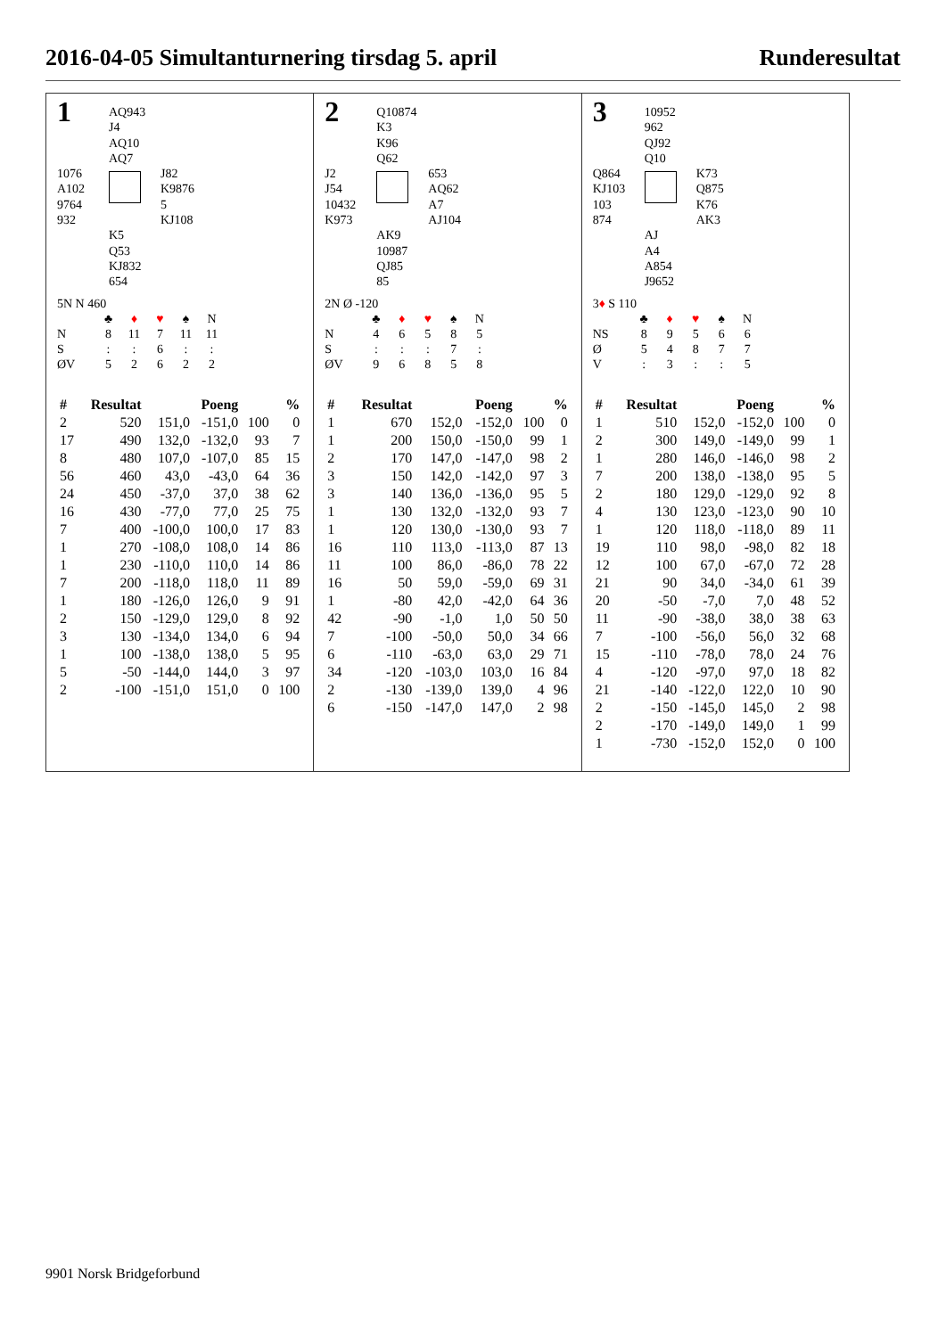2016-04-05 Simultanturnering tirsdag 5. april Runderesultat
1
AQ943
J4
AQ10
AQ7
1076
A102
9764
932
J82
K9876
5
KJ108
K5
Q53
KJ832
654
5N N 460
| | ♣ | ♦ | ♥ | ♠ | N |
| N | 8 | 11 | 7 | 11 | 11 |
| S | : | : | 6 | : | : |
| ØV | 5 | 2 | 6 | 2 | 2 |
| # | Resultat | Poeng | | % | |
| --- | --- | --- | --- | --- | --- |
| 2 | 520 | 151,0 | -151,0 | 100 | 0 |
| 17 | 490 | 132,0 | -132,0 | 93 | 7 |
| 8 | 480 | 107,0 | -107,0 | 85 | 15 |
| 56 | 460 | 43,0 | -43,0 | 64 | 36 |
| 24 | 450 | -37,0 | 37,0 | 38 | 62 |
| 16 | 430 | -77,0 | 77,0 | 25 | 75 |
| 7 | 400 | -100,0 | 100,0 | 17 | 83 |
| 1 | 270 | -108,0 | 108,0 | 14 | 86 |
| 1 | 230 | -110,0 | 110,0 | 14 | 86 |
| 7 | 200 | -118,0 | 118,0 | 11 | 89 |
| 1 | 180 | -126,0 | 126,0 | 9 | 91 |
| 2 | 150 | -129,0 | 129,0 | 8 | 92 |
| 3 | 130 | -134,0 | 134,0 | 6 | 94 |
| 1 | 100 | -138,0 | 138,0 | 5 | 95 |
| 5 | -50 | -144,0 | 144,0 | 3 | 97 |
| 2 | -100 | -151,0 | 151,0 | 0 | 100 |
2
Q10874
K3
K96
Q62
J2
J54
10432
K973
653
AQ62
A7
AJ104
AK9
10987
QJ85
85
2N Ø -120
| | ♣ | ♦ | ♥ | ♠ | N |
| N | 4 | 6 | 5 | 8 | 5 |
| S | : | : | : | 7 | : |
| ØV | 9 | 6 | 8 | 5 | 8 |
| # | Resultat | Poeng | | % | |
| --- | --- | --- | --- | --- | --- |
| 1 | 670 | 152,0 | -152,0 | 100 | 0 |
| 1 | 200 | 150,0 | -150,0 | 99 | 1 |
| 2 | 170 | 147,0 | -147,0 | 98 | 2 |
| 3 | 150 | 142,0 | -142,0 | 97 | 3 |
| 3 | 140 | 136,0 | -136,0 | 95 | 5 |
| 1 | 130 | 132,0 | -132,0 | 93 | 7 |
| 1 | 120 | 130,0 | -130,0 | 93 | 7 |
| 16 | 110 | 113,0 | -113,0 | 87 | 13 |
| 11 | 100 | 86,0 | -86,0 | 78 | 22 |
| 16 | 50 | 59,0 | -59,0 | 69 | 31 |
| 1 | -80 | 42,0 | -42,0 | 64 | 36 |
| 42 | -90 | -1,0 | 1,0 | 50 | 50 |
| 7 | -100 | -50,0 | 50,0 | 34 | 66 |
| 6 | -110 | -63,0 | 63,0 | 29 | 71 |
| 34 | -120 | -103,0 | 103,0 | 16 | 84 |
| 2 | -130 | -139,0 | 139,0 | 4 | 96 |
| 6 | -150 | -147,0 | 147,0 | 2 | 98 |
3
10952
962
QJ92
Q10
Q864
KJ103
103
874
K73
Q875
K76
AK3
AJ
A4
A854
J9652
3♦ S 110
| | ♣ | ♦ | ♥ | ♠ | N |
| NS | 8 | 9 | 5 | 6 | 6 |
| Ø | 5 | 4 | 8 | 7 | 7 |
| V | : | 3 | : | : | 5 |
| # | Resultat | Poeng | | % | |
| --- | --- | --- | --- | --- | --- |
| 1 | 510 | 152,0 | -152,0 | 100 | 0 |
| 2 | 300 | 149,0 | -149,0 | 99 | 1 |
| 1 | 280 | 146,0 | -146,0 | 98 | 2 |
| 7 | 200 | 138,0 | -138,0 | 95 | 5 |
| 2 | 180 | 129,0 | -129,0 | 92 | 8 |
| 4 | 130 | 123,0 | -123,0 | 90 | 10 |
| 1 | 120 | 118,0 | -118,0 | 89 | 11 |
| 19 | 110 | 98,0 | -98,0 | 82 | 18 |
| 12 | 100 | 67,0 | -67,0 | 72 | 28 |
| 21 | 90 | 34,0 | -34,0 | 61 | 39 |
| 20 | -50 | -7,0 | 7,0 | 48 | 52 |
| 11 | -90 | -38,0 | 38,0 | 38 | 63 |
| 7 | -100 | -56,0 | 56,0 | 32 | 68 |
| 15 | -110 | -78,0 | 78,0 | 24 | 76 |
| 4 | -120 | -97,0 | 97,0 | 18 | 82 |
| 21 | -140 | -122,0 | 122,0 | 10 | 90 |
| 2 | -150 | -145,0 | 145,0 | 2 | 98 |
| 2 | -170 | -149,0 | 149,0 | 1 | 99 |
| 1 | -730 | -152,0 | 152,0 | 0 | 100 |
9901 Norsk Bridgeforbund